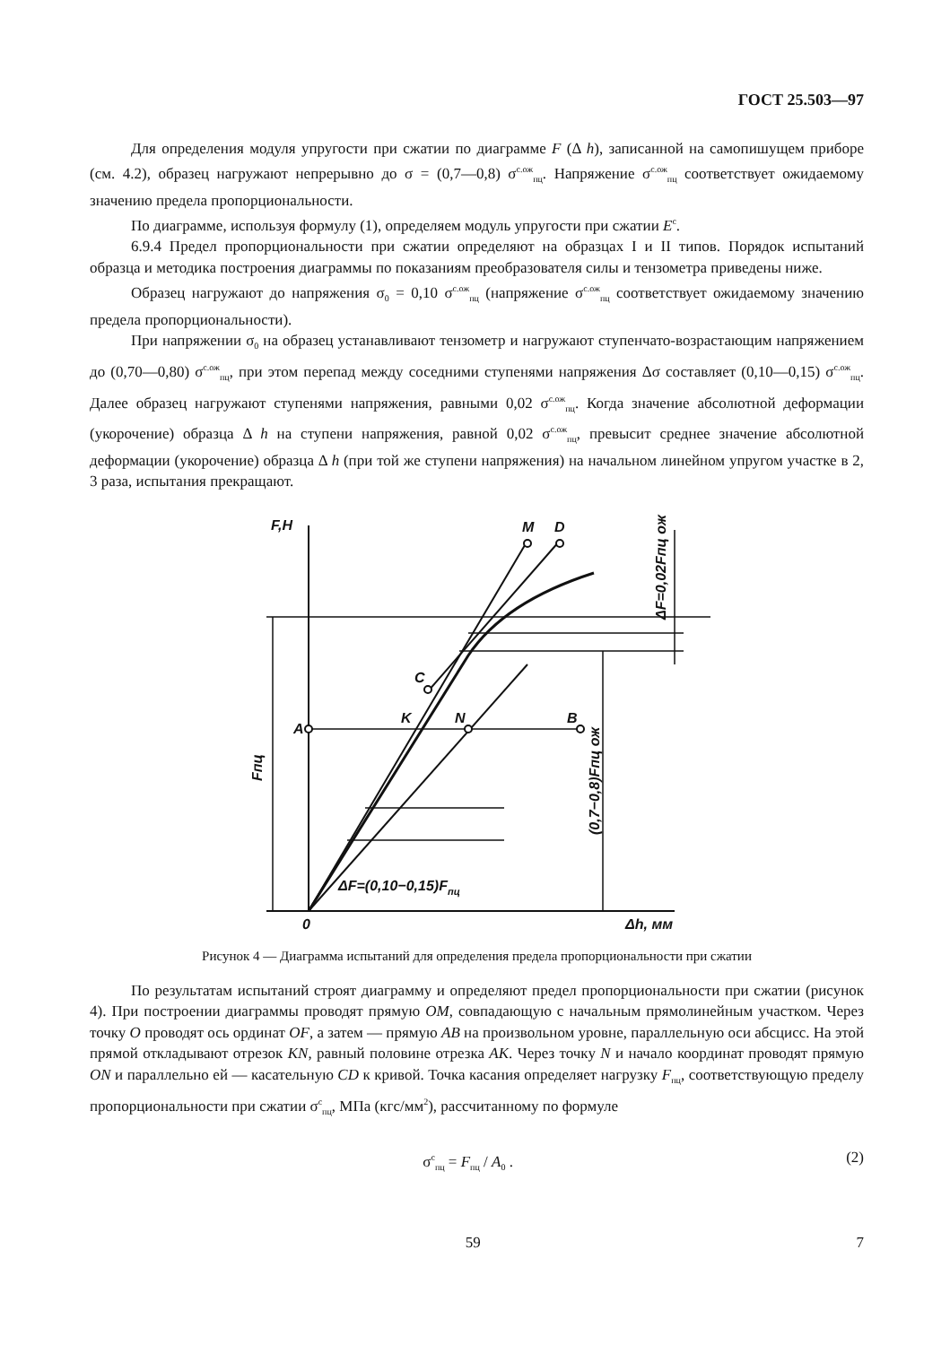ГОСТ 25.503—97
Для определения модуля упругости при сжатии по диаграмме F (Δ h), записанной на самопишущем приборе (см. 4.2), образец нагружают непрерывно до σ = (0,7—0,8) σ<sup>с.ож</sup><sub>пц</sub>. Напряжение σ<sup>с.ож</sup><sub>пц</sub> соответствует ожидаемому значению предела пропорциональности.
По диаграмме, используя формулу (1), определяем модуль упругости при сжатии E<sup>с</sup>.
6.9.4 Предел пропорциональности при сжатии определяют на образцах I и II типов. Порядок испытаний образца и методика построения диаграммы по показаниям преобразователя силы и тензометра приведены ниже.
Образец нагружают до напряжения σ<sub>0</sub> = 0,10 σ<sup>с.ож</sup><sub>пц</sub> (напряжение σ<sup>с.ож</sup><sub>пц</sub> соответствует ожидаемому значению предела пропорциональности).
При напряжении σ<sub>0</sub> на образец устанавливают тензометр и нагружают ступенчато-возрастающим напряжением до (0,70—0,80) σ<sup>с.ож</sup><sub>пц</sub>, при этом перепад между соседними ступенями напряжения Δσ составляет (0,10—0,15) σ<sup>с.ож</sup><sub>пц</sub>. Далее образец нагружают ступенями напряжения, равными 0,02 σ<sup>с.ож</sup><sub>пц</sub>. Когда значение абсолютной деформации (укорочение) образца Δ h на ступени напряжения, равной 0,02 σ<sup>с.ож</sup><sub>пц</sub>, превысит среднее значение абсолютной деформации (укорочение) образца Δ h (при той же ступени напряжения) на начальном линейном упругом участке в 2, 3 раза, испытания прекращают.
F,H
M
D
C
K
N
B
A
0
Δh, мм
ΔF=(0,10−0,15)Fпц
Fпц
(0,7−0,8)Fпц ож
ΔF=0,02Fпц ож
Рисунок 4 — Диаграмма испытаний для определения предела пропорциональности при сжатии
По результатам испытаний строят диаграмму и определяют предел пропорциональности при сжатии (рисунок 4). При построении диаграммы проводят прямую OM, совпадающую с начальным прямолинейным участком. Через точку O проводят ось ординат OF, а затем — прямую AB на произвольном уровне, параллельную оси абсцисс. На этой прямой откладывают отрезок KN, равный половине отрезка AK. Через точку N и начало координат проводят прямую ON и параллельно ей — касательную CD к кривой. Точка касания определяет нагрузку F<sub>пц</sub>, соответствующую пределу пропорциональности при сжатии σ<sup>с</sup><sub>пц</sub>, МПа (кгс/мм<sup>2</sup>), рассчитанному по формуле
σ<sup>с</sup><sub>пц</sub> = F<sub>пц</sub> / A<sub>0</sub> . (2)
59 7